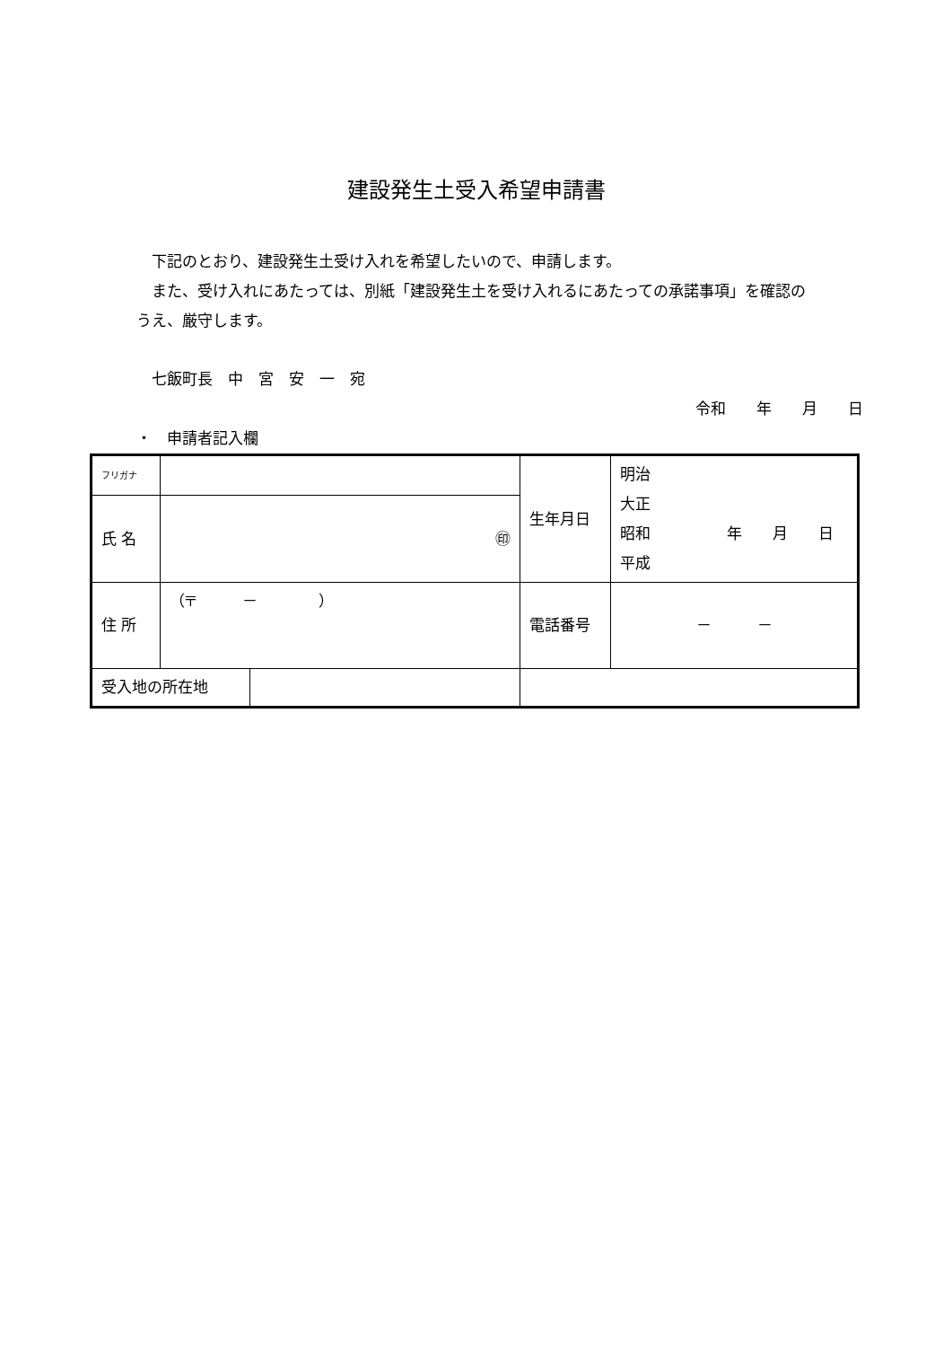建設発生土受入希望申請書
　下記のとおり、建設発生土受け入れを希望したいので、申請します。
　また、受け入れにあたっては、別紙「建設発生土を受け入れるにあたっての承諾事項」を確認のうえ、厳守します。
　七飯町長　中　宮　安　一　宛
令和　　年　　月　　日
・　申請者記入欄
| フリガナ | | 生年月日 | 明治 大正 昭和 年 月 日 平成 |
| 氏 名 | ㊞ | | |
| 住 所 | （〒 － ） | 電話番号 | － － |
| / 受入地の所在地 / / | | | |